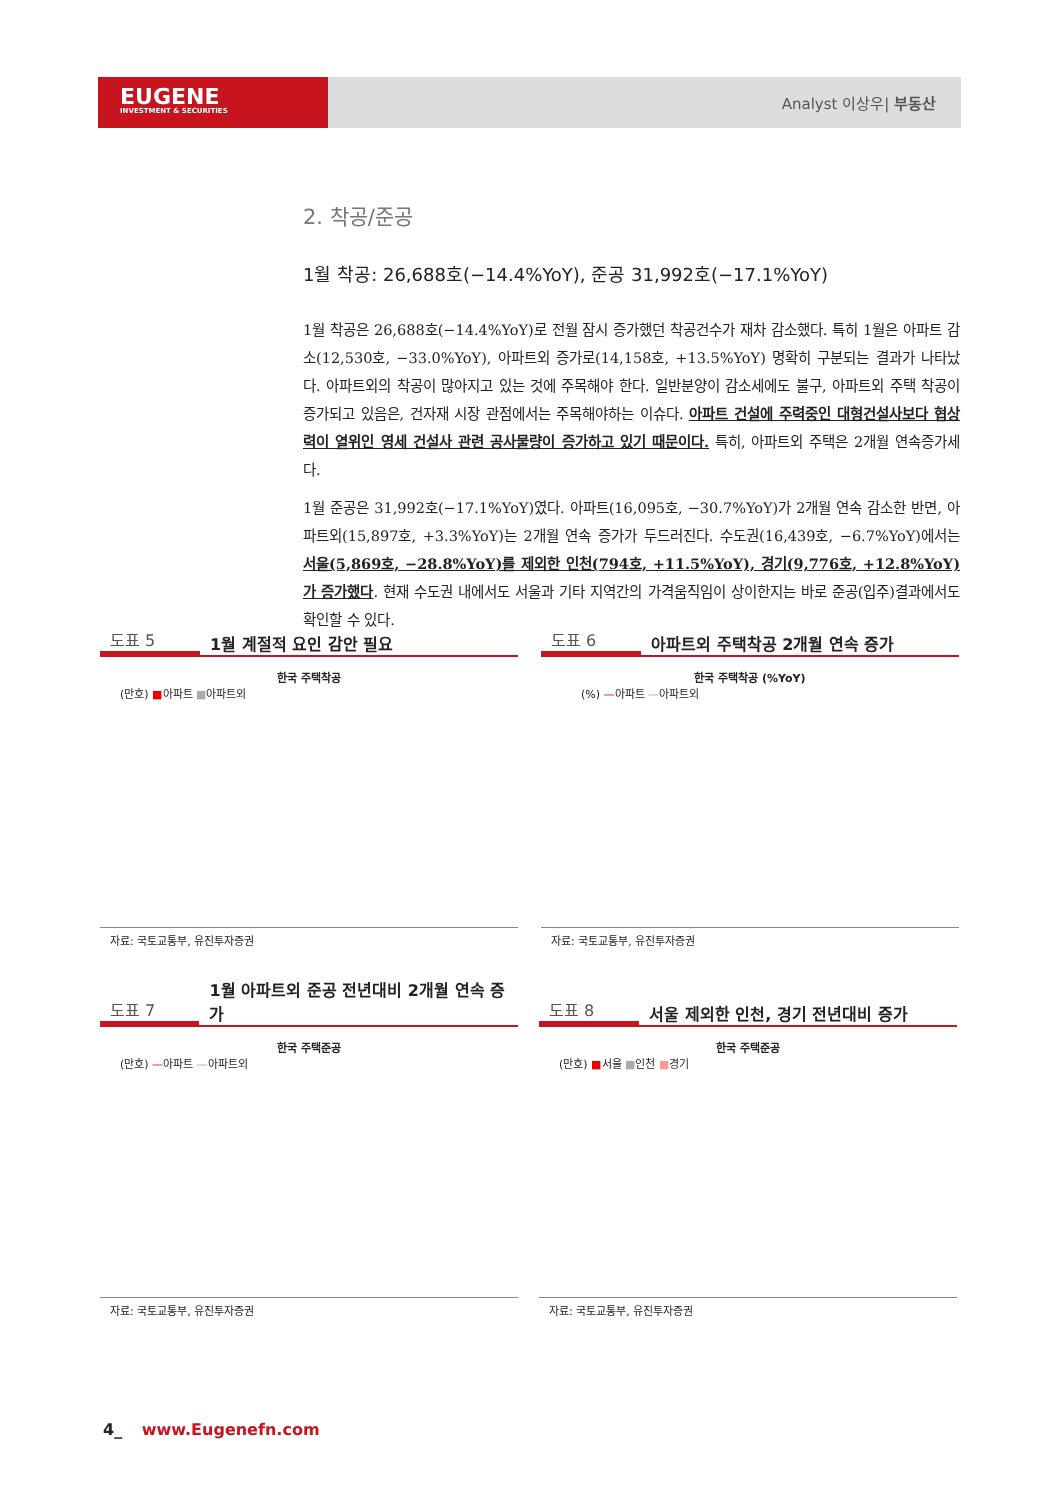EUGENE
INVESTMENT & SECURITIES
Analyst 이상우| 부동산
2. 착공/준공
1월 착공: 26,688호(−14.4%YoY), 준공 31,992호(−17.1%YoY)
1월 착공은 26,688호(−14.4%YoY)로 전월 잠시 증가했던 착공건수가 재차 감소했다. 특히 1월은 아파트 감소(12,530호, −33.0%YoY), 아파트외 증가로(14,158호, +13.5%YoY) 명확히 구분되는 결과가 나타났다. 아파트외의 착공이 많아지고 있는 것에 주목해야 한다. 일반분양이 감소세에도 불구, 아파트외 주택 착공이 증가되고 있음은, 건자재 시장 관점에서는 주목해야하는 이슈다. 아파트 건설에 주력중인 대형건설사보다 협상력이 열위인 영세 건설사 관련 공사물량이 증가하고 있기 때문이다. 특히, 아파트외 주택은 2개월 연속증가세다.
1월 준공은 31,992호(−17.1%YoY)였다. 아파트(16,095호, −30.7%YoY)가 2개월 연속 감소한 반면, 아파트외(15,897호, +3.3%YoY)는 2개월 연속 증가가 두드러진다. 수도권(16,439호, −6.7%YoY)에서는 서울(5,869호, −28.8%YoY)를 제외한 인천(794호, +11.5%YoY), 경기(9,776호, +12.8%YoY)가 증가했다. 현재 수도권 내에서도 서울과 기타 지역간의 가격움직임이 상이한지는 바로 준공(입주)결과에서도 확인할 수 있다.
도표 5 1월 계절적 요인 감안 필요
한국 주택착공
(만호) ■아파트 ■아파트외
자료: 국토교통부, 유진투자증권
도표 6 아파트외 주택착공 2개월 연속 증가
한국 주택착공 (%YoY)
(%) —아파트 —아파트외
자료: 국토교통부, 유진투자증권
도표 7 1월 아파트외 준공 전년대비 2개월 연속 증가
한국 주택준공
(만호) —아파트 —아파트외
자료: 국토교통부, 유진투자증권
도표 8 서울 제외한 인천, 경기 전년대비 증가
한국 주택준공
(만호) ■서울 ■인천 ■경기
자료: 국토교통부, 유진투자증권
4_ www.Eugenefn.com